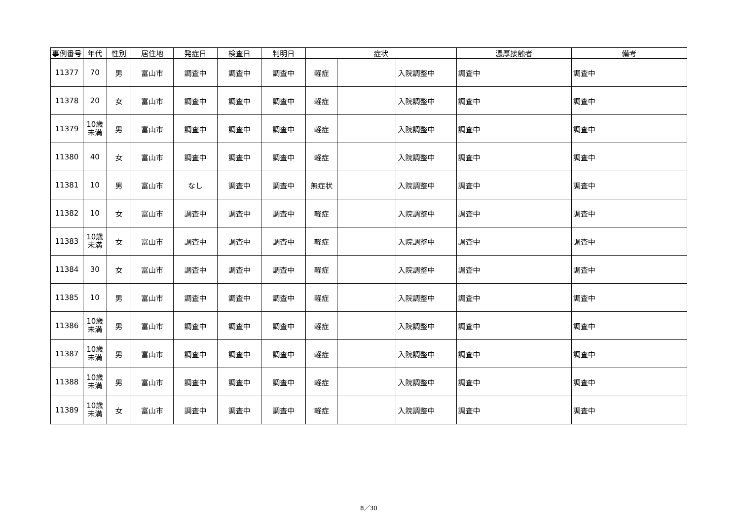| 事例番号 | 年代 | 性別 | 居住地 | 発症日 | 検査日 | 判明日 | 症状 | | | 濃厚接触者 | 備考 |
| --- | --- | --- | --- | --- | --- | --- | --- | --- | --- | --- | --- |
| 11377 | 70 | 男 | 富山市 | 調査中 | 調査中 | 調査中 | 軽症 | | 入院調整中 | 調査中 | 調査中 |
| 11378 | 20 | 女 | 富山市 | 調査中 | 調査中 | 調査中 | 軽症 | | 入院調整中 | 調査中 | 調査中 |
| 11379 | 10歳 未満 | 男 | 富山市 | 調査中 | 調査中 | 調査中 | 軽症 | | 入院調整中 | 調査中 | 調査中 |
| 11380 | 40 | 女 | 富山市 | 調査中 | 調査中 | 調査中 | 軽症 | | 入院調整中 | 調査中 | 調査中 |
| 11381 | 10 | 男 | 富山市 | なし | 調査中 | 調査中 | 無症状 | | 入院調整中 | 調査中 | 調査中 |
| 11382 | 10 | 女 | 富山市 | 調査中 | 調査中 | 調査中 | 軽症 | | 入院調整中 | 調査中 | 調査中 |
| 11383 | 10歳 未満 | 女 | 富山市 | 調査中 | 調査中 | 調査中 | 軽症 | | 入院調整中 | 調査中 | 調査中 |
| 11384 | 30 | 女 | 富山市 | 調査中 | 調査中 | 調査中 | 軽症 | | 入院調整中 | 調査中 | 調査中 |
| 11385 | 10 | 男 | 富山市 | 調査中 | 調査中 | 調査中 | 軽症 | | 入院調整中 | 調査中 | 調査中 |
| 11386 | 10歳 未満 | 男 | 富山市 | 調査中 | 調査中 | 調査中 | 軽症 | | 入院調整中 | 調査中 | 調査中 |
| 11387 | 10歳 未満 | 男 | 富山市 | 調査中 | 調査中 | 調査中 | 軽症 | | 入院調整中 | 調査中 | 調査中 |
| 11388 | 10歳 未満 | 男 | 富山市 | 調査中 | 調査中 | 調査中 | 軽症 | | 入院調整中 | 調査中 | 調査中 |
| 11389 | 10歳 未満 | 女 | 富山市 | 調査中 | 調査中 | 調査中 | 軽症 | | 入院調整中 | 調査中 | 調査中 |
8／30